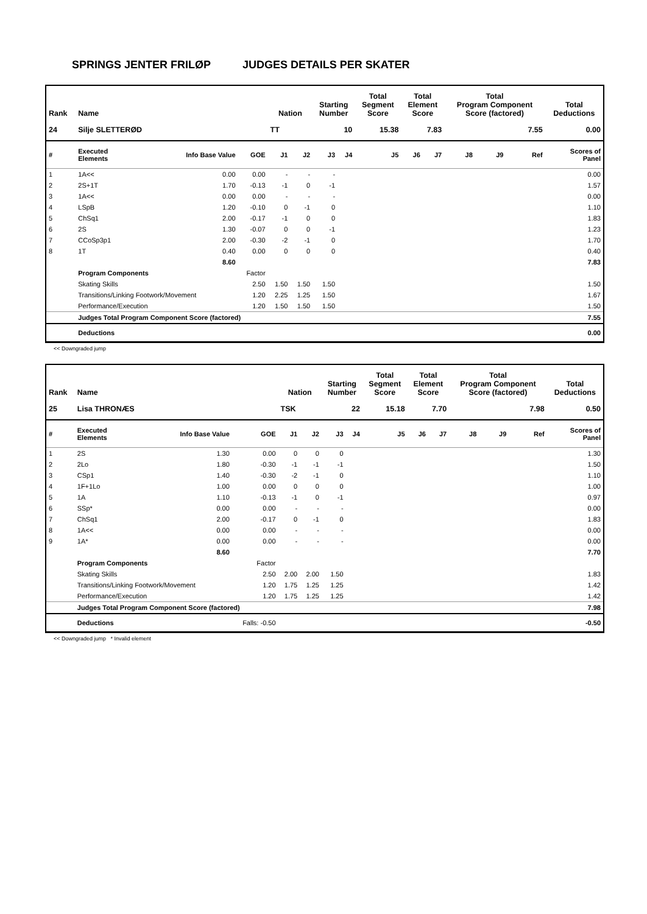SPRINGS JENTER FRILØP JUDGES DETAILS PER SKATER
| Rank | Name | | | Nation | | Starting Number | | Total Segment Score | Total Element Score | | Total Program Component Score (factored) | | | Total Deductions |
| --- | --- | --- | --- | --- | --- | --- | --- | --- | --- | --- | --- | --- | --- | --- |
| 24 | Silje SLETTERØD | | | TT | | 10 | | 15.38 | 7.83 | | 7.55 | | | 0.00 |
| # | Executed Elements | Info Base Value | GOE | J1 | J2 | J3 | J4 | J5 | J6 | J7 | J8 | J9 | Ref | Scores of Panel |
| 1 | 1A<< | 0.00 | 0.00 | - | - | - | | | | | | | | 0.00 |
| 2 | 2S+1T | 1.70 | -0.13 | -1 | 0 | -1 | | | | | | | | 1.57 |
| 3 | 1A<< | 0.00 | 0.00 | - | - | - | | | | | | | | 0.00 |
| 4 | LSpB | 1.20 | -0.10 | 0 | -1 | 0 | | | | | | | | 1.10 |
| 5 | ChSq1 | 2.00 | -0.17 | -1 | 0 | 0 | | | | | | | | 1.83 |
| 6 | 2S | 1.30 | -0.07 | 0 | 0 | -1 | | | | | | | | 1.23 |
| 7 | CCoSp3p1 | 2.00 | -0.30 | -2 | -1 | 0 | | | | | | | | 1.70 |
| 8 | 1T | 0.40 | 0.00 | 0 | 0 | 0 | | | | | | | | 0.40 |
| | | 8.60 | | | | | | | | | | | | 7.83 |
| | Program Components | | Factor | | | | | | | | | | | |
| | Skating Skills | | 2.50 | 1.50 | 1.50 | 1.50 | | | | | | | | 1.50 |
| | Transitions/Linking Footwork/Movement | | 1.20 | 2.25 | 1.25 | 1.50 | | | | | | | | 1.67 |
| | Performance/Execution | | 1.20 | 1.50 | 1.50 | 1.50 | | | | | | | | 1.50 |
| | Judges Total Program Component Score (factored) | | | | | | | | | | | | | 7.55 |
| | Deductions | | | | | | | | | | | | | 0.00 |
<< Downgraded jump
| Rank | Name | | | Nation | | Starting Number | | Total Segment Score | Total Element Score | | Total Program Component Score (factored) | | | Total Deductions |
| --- | --- | --- | --- | --- | --- | --- | --- | --- | --- | --- | --- | --- | --- | --- |
| 25 | Lisa THRONÆS | | | TSK | | 22 | | 15.18 | 7.70 | | 7.98 | | | 0.50 |
| # | Executed Elements | Info Base Value | GOE | J1 | J2 | J3 | J4 | J5 | J6 | J7 | J8 | J9 | Ref | Scores of Panel |
| 1 | 2S | 1.30 | 0.00 | 0 | 0 | 0 | | | | | | | | 1.30 |
| 2 | 2Lo | 1.80 | -0.30 | -1 | -1 | -1 | | | | | | | | 1.50 |
| 3 | CSp1 | 1.40 | -0.30 | -2 | -1 | 0 | | | | | | | | 1.10 |
| 4 | 1F+1Lo | 1.00 | 0.00 | 0 | 0 | 0 | | | | | | | | 1.00 |
| 5 | 1A | 1.10 | -0.13 | -1 | 0 | -1 | | | | | | | | 0.97 |
| 6 | SSp* | 0.00 | 0.00 | - | - | - | | | | | | | | 0.00 |
| 7 | ChSq1 | 2.00 | -0.17 | 0 | -1 | 0 | | | | | | | | 1.83 |
| 8 | 1A<< | 0.00 | 0.00 | - | - | - | | | | | | | | 0.00 |
| 9 | 1A* | 0.00 | 0.00 | - | - | - | | | | | | | | 0.00 |
| | | 8.60 | | | | | | | | | | | | 7.70 |
| | Program Components | | Factor | | | | | | | | | | | |
| | Skating Skills | | 2.50 | 2.00 | 2.00 | 1.50 | | | | | | | | 1.83 |
| | Transitions/Linking Footwork/Movement | | 1.20 | 1.75 | 1.25 | 1.25 | | | | | | | | 1.42 |
| | Performance/Execution | | 1.20 | 1.75 | 1.25 | 1.25 | | | | | | | | 1.42 |
| | Judges Total Program Component Score (factored) | | | | | | | | | | | | | 7.98 |
| | Deductions | | Falls: -0.50 | | | | | | | | | | | -0.50 |
<< Downgraded jump * Invalid element